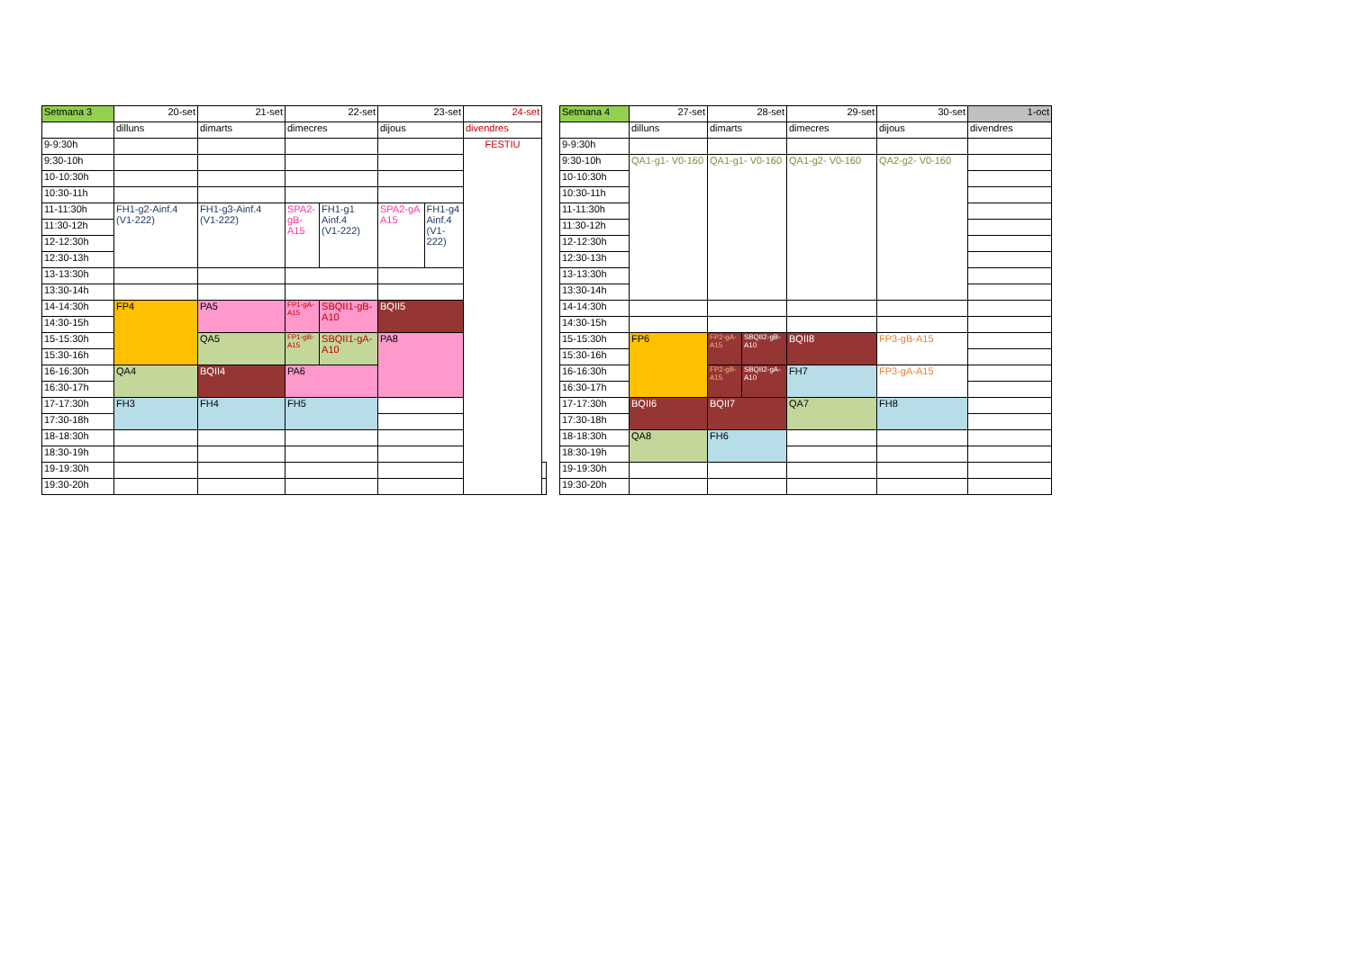| Setmana 3 | 20-set | 21-set | 22-set | | 23-set | | 24-set | |
| | dilluns | dimarts | dimecres | | dijous | | divendres | |
| 9-9:30h | | | | | | | FESTIU | |
| 9:30-10h | | | | | | | | |
| 10-10:30h | | | | | | | | |
| 10:30-11h | | | | | | | | |
| 11-11:30h | FH1-g2-Ainf.4 (V1-222) | FH1-g3-Ainf.4 (V1-222) | SPA2- gB- A15 | FH1-g1 Ainf.4 (V1-222) | SPA2-gA A15 | FH1-g4 Ainf.4 (V1- 222) | | |
| 11:30-12h | | | | | | | | |
| 12-12:30h | | | | | | | | |
| 12:30-13h | | | | | | | | |
| 13-13:30h | | | | | | | | |
| 13:30-14h | | | | | | | | |
| 14-14:30h | FP4 | PA5 | FP1-gA- A15 | SBQII1-gB- A10 | BQII5 | | | |
| 14:30-15h | | | | | | | | |
| 15-15:30h | | QA5 | FP1-gB- A15 | SBQII1-gA- A10 | PA8 | | | |
| 15:30-16h | | | | | | | | |
| 16-16:30h | QA4 | BQII4 | PA6 | | | | | |
| 16:30-17h | | | | | | | | |
| 17-17:30h | FH3 | FH4 | FH5 | | | | | |
| 17:30-18h | | | | | | | | |
| 18-18:30h | | | | | | | | |
| 18:30-19h | | | | | | | | |
| 19-19:30h | | | | | | | | |
| 19:30-20h | | | | | | | | |
| Setmana 4 | 27-set | 28-set | | 29-set | 30-set | 1-oct |
| | dilluns | dimarts | | dimecres | dijous | divendres |
| 9-9:30h | | | | | | |
| 9:30-10h | QA1-g1- V0-160 | QA1-g1- V0-160 | | QA1-g2- V0-160 | QA2-g2- V0-160 | |
| 10-10:30h | | | | | | |
| 10:30-11h | | | | | | |
| 11-11:30h | | | | | | |
| 11:30-12h | | | | | | |
| 12-12:30h | | | | | | |
| 12:30-13h | | | | | | |
| 13-13:30h | | | | | | |
| 13:30-14h | | | | | | |
| 14-14:30h | | | | | | |
| 14:30-15h | | | | | | |
| 15-15:30h | FP6 | FP2-gA- A15 | SBQII2-gB- A10 | BQII8 | FP3-gB-A15 | |
| 15:30-16h | | | | | | |
| 16-16:30h | | FP2-gB- A15 | SBQII2-gA- A10 | FH7 | FP3-gA-A15 | |
| 16:30-17h | | | | | | |
| 17-17:30h | BQII6 | BQII7 | | QA7 | FH8 | |
| 17:30-18h | | | | | | |
| 18-18:30h | QA8 | FH6 | | | | |
| 18:30-19h | | | | | | |
| 19-19:30h | | | | | | |
| 19:30-20h | | | | | | |